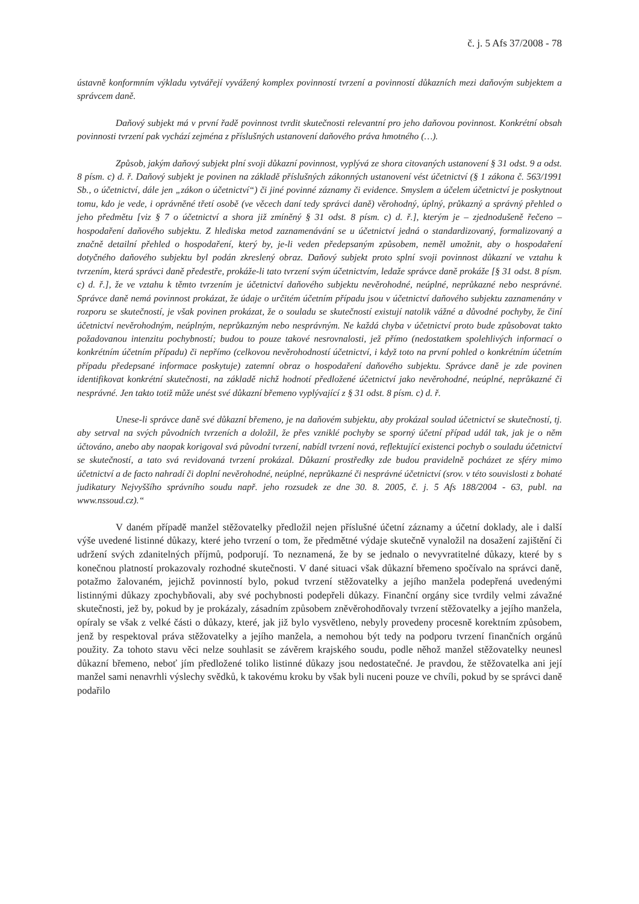č. j. 5 Afs 37/2008 - 78
ústavně konformním výkladu vytvářejí vyvážený komplex povinností tvrzení a povinností důkazních mezi daňovým subjektem a správcem daně.
Daňový subjekt má v první řadě povinnost tvrdit skutečnosti relevantní pro jeho daňovou povinnost. Konkrétní obsah povinnosti tvrzení pak vychází zejména z příslušných ustanovení daňového práva hmotného (…).
Způsob, jakým daňový subjekt plní svoji důkazní povinnost, vyplývá ze shora citovaných ustanovení § 31 odst. 9 a odst. 8 písm. c) d. ř. Daňový subjekt je povinen na základě příslušných zákonných ustanovení vést účetnictví (§ 1 zákona č. 563/1991 Sb., o účetnictví, dále jen „zákon o účetnictví“) či jiné povinné záznamy či evidence. Smyslem a účelem účetnictví je poskytnout tomu, kdo je vede, i oprávněné třetí osobě (ve věcech daní tedy správci daně) věrohodný, úplný, průkazný a správný přehled o jeho předmětu [viz § 7 o účetnictví a shora již zmíněný § 31 odst. 8 písm. c) d. ř.], kterým je – zjednodušeně řečeno – hospodaření daňového subjektu. Z hlediska metod zaznamenávání se u účetnictví jedná o standardizovaný, formalizovaný a značně detailní přehled o hospodaření, který by, je-li veden předepsaným způsobem, neměl umožnit, aby o hospodaření dotyčného daňového subjektu byl podán zkreslený obraz. Daňový subjekt proto splní svoji povinnost důkazní ve vztahu k tvrzením, která správci daně předestře, prokáže-li tato tvrzení svým účetnictvím, ledaže správce daně prokáže [§ 31 odst. 8 písm. c) d. ř.], že ve vztahu k těmto tvrzením je účetnictví daňového subjektu nevěrohodné, neúplné, neprůkazné nebo nesprávné. Správce daně nemá povinnost prokázat, že údaje o určitém účetním případu jsou v účetnictví daňového subjektu zaznamenány v rozporu se skutečností, je však povinen prokázat, že o souladu se skutečností existují natolik vážné a důvodné pochyby, že činí účetnictví nevěrohodným, neúplným, neprůkazným nebo nesprávným. Ne každá chyba v účetnictví proto bude způsobovat takto požadovanou intenzitu pochybností; budou to pouze takové nesrovnalosti, jež přímo (nedostatkem spolehlivých informací o konkrétním účetním případu) či nepřímo (celkovou nevěrohodností účetnictví, i když toto na první pohled o konkrétním účetním případu předepsané informace poskytuje) zatemní obraz o hospodaření daňového subjektu. Správce daně je zde povinen identifikovat konkrétní skutečnosti, na základě nichž hodnotí předložené účetnictví jako nevěrohodné, neúplné, neprůkazné či nesprávné. Jen takto totiž může unést své důkazní břemeno vyplývající z § 31 odst. 8 písm. c) d. ř.
Unese-li správce daně své důkazní břemeno, je na daňovém subjektu, aby prokázal soulad účetnictví se skutečností, tj. aby setrval na svých původních tvrzeních a doložil, že přes vzniklé pochyby se sporný účetní případ udál tak, jak je o něm účtováno, anebo aby naopak korigoval svá původní tvrzení, nabídl tvrzení nová, reflektující existenci pochyb o souladu účetnictví se skutečností, a tato svá revidovaná tvrzení prokázal. Důkazní prostředky zde budou pravidelně pocházet ze sféry mimo účetnictví a de facto nahradí či doplní nevěrohodné, neúplné, neprůkazné či nesprávné účetnictví (srov. v této souvislosti z bohaté judikatury Nejvyššího správního soudu např. jeho rozsudek ze dne 30. 8. 2005, č. j. 5 Afs 188/2004 - 63, publ. na www.nssoud.cz).“
V daném případě manžel stěžovatelky předložil nejen příslušné účetní záznamy a účetní doklady, ale i další výše uvedené listinné důkazy, které jeho tvrzení o tom, že předmětné výdaje skutečně vynaložil na dosažení zajištění či udržení svých zdanitelných příjmů, podporují. To neznamená, že by se jednalo o nevyvratitelné důkazy, které by s konečnou platností prokazovaly rozhodné skutečnosti. V dané situaci však důkazní břemeno spočívalo na správci daně, potažmo žalovaném, jejichž povinností bylo, pokud tvrzení stěžovatelky a jejího manžela podepřená uvedenými listinnými důkazy zpochybňovali, aby své pochybnosti podepřeli důkazy. Finanční orgány sice tvrdily velmi závažné skutečnosti, jež by, pokud by je prokázaly, zásadním způsobem zněvěrohodňovaly tvrzení stěžovatelky a jejího manžela, opíraly se však z velké části o důkazy, které, jak již bylo vysvětleno, nebyly provedeny procesně korektním způsobem, jenž by respektoval práva stěžovatelky a jejího manžela, a nemohou být tedy na podporu tvrzení finančních orgánů použity. Za tohoto stavu věci nelze souhlasit se závěrem krajského soudu, podle něhož manžel stěžovatelky neunesl důkazní břemeno, neboť jím předložené toliko listinné důkazy jsou nedostatečné. Je pravdou, že stěžovatelka ani její manžel sami nenavrhli výslechy svědků, k takovému kroku by však byli nuceni pouze ve chvíli, pokud by se správci daně podařilo